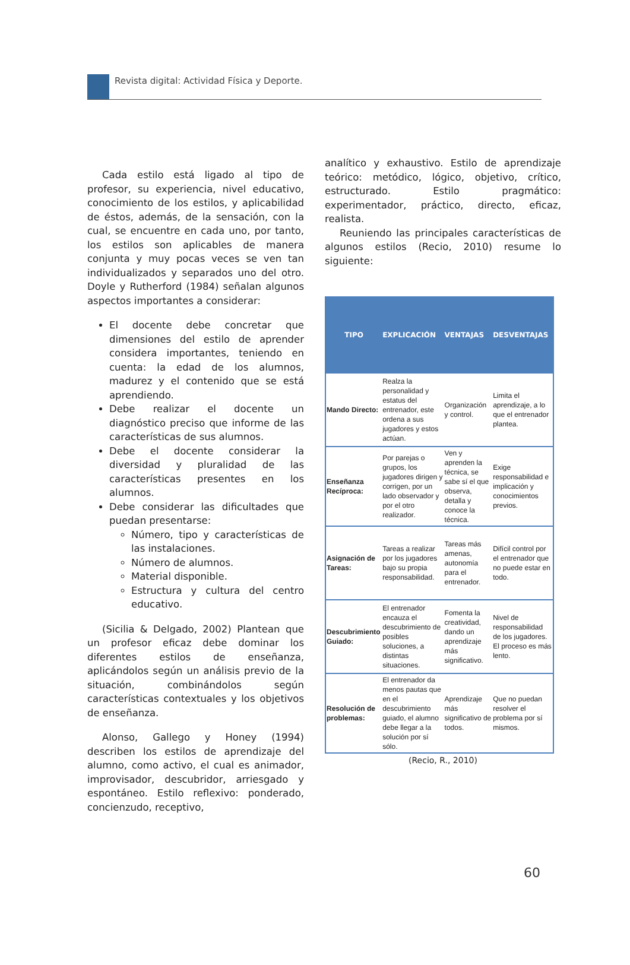Revista digital: Actividad Física y Deporte.
Cada estilo está ligado al tipo de profesor, su experiencia, nivel educativo, conocimiento de los estilos, y aplicabilidad de éstos, además, de la sensación, con la cual, se encuentre en cada uno, por tanto, los estilos son aplicables de manera conjunta y muy pocas veces se ven tan individualizados y separados uno del otro. Doyle y Rutherford (1984) señalan algunos aspectos importantes a considerar:
El docente debe concretar que dimensiones del estilo de aprender considera importantes, teniendo en cuenta: la edad de los alumnos, madurez y el contenido que se está aprendiendo.
Debe realizar el docente un diagnóstico preciso que informe de las características de sus alumnos.
Debe el docente considerar la diversidad y pluralidad de las características presentes en los alumnos.
Debe considerar las dificultades que puedan presentarse:
Número, tipo y características de las instalaciones.
Número de alumnos.
Material disponible.
Estructura y cultura del centro educativo.
(Sicilia & Delgado, 2002) Plantean que un profesor eficaz debe dominar los diferentes estilos de enseñanza, aplicándolos según un análisis previo de la situación, combinándolos según características contextuales y los objetivos de enseñanza.
Alonso, Gallego y Honey (1994) describen los estilos de aprendizaje del alumno, como activo, el cual es animador, improvisador, descubridor, arriesgado y espontáneo. Estilo reflexivo: ponderado, concienzudo, receptivo,
analítico y exhaustivo. Estilo de aprendizaje teórico: metódico, lógico, objetivo, crítico, estructurado. Estilo pragmático: experimentador, práctico, directo, eficaz, realista.
Reuniendo las principales características de algunos estilos (Recio, 2010) resume lo siguiente:
| TIPO | EXPLICACIÓN | VENTAJAS | DESVENTAJAS |
| --- | --- | --- | --- |
| Mando Directo: | Realza la personalidad y estatus del entrenador, este ordena a sus jugadores y estos actúan. | Organización y control. | Limita el aprendizaje, a lo que el entrenador plantea. |
| Enseñanza Recíproca: | Por parejas o grupos, los jugadores dirigen y corrigen, por un lado observador y por el otro realizador. | Ven y aprenden la técnica, se sabe sí el que observa, detalla y conoce la técnica. | Exige responsabilidad e implicación y conocimientos previos. |
| Asignación de Tareas: | Tareas a realizar por los jugadores bajo su propia responsabilidad. | Tareas más amenas, autonomía para el entrenador. | Difícil control por el entrenador que no puede estar en todo. |
| Descubrimiento Guiado: | El entrenador encauza el descubrimiento de posibles soluciones, a distintas situaciones. | Fomenta la creatividad, dando un aprendizaje más significativo. | Nivel de responsabilidad de los jugadores. El proceso es más lento. |
| Resolución de problemas: | El entrenador da menos pautas que en el descubrimiento guiado, el alumno debe llegar a la solución por sí sólo. | Aprendizaje más significativo de todos. | Que no puedan resolver el problema por sí mismos. |
(Recio, R., 2010)
60